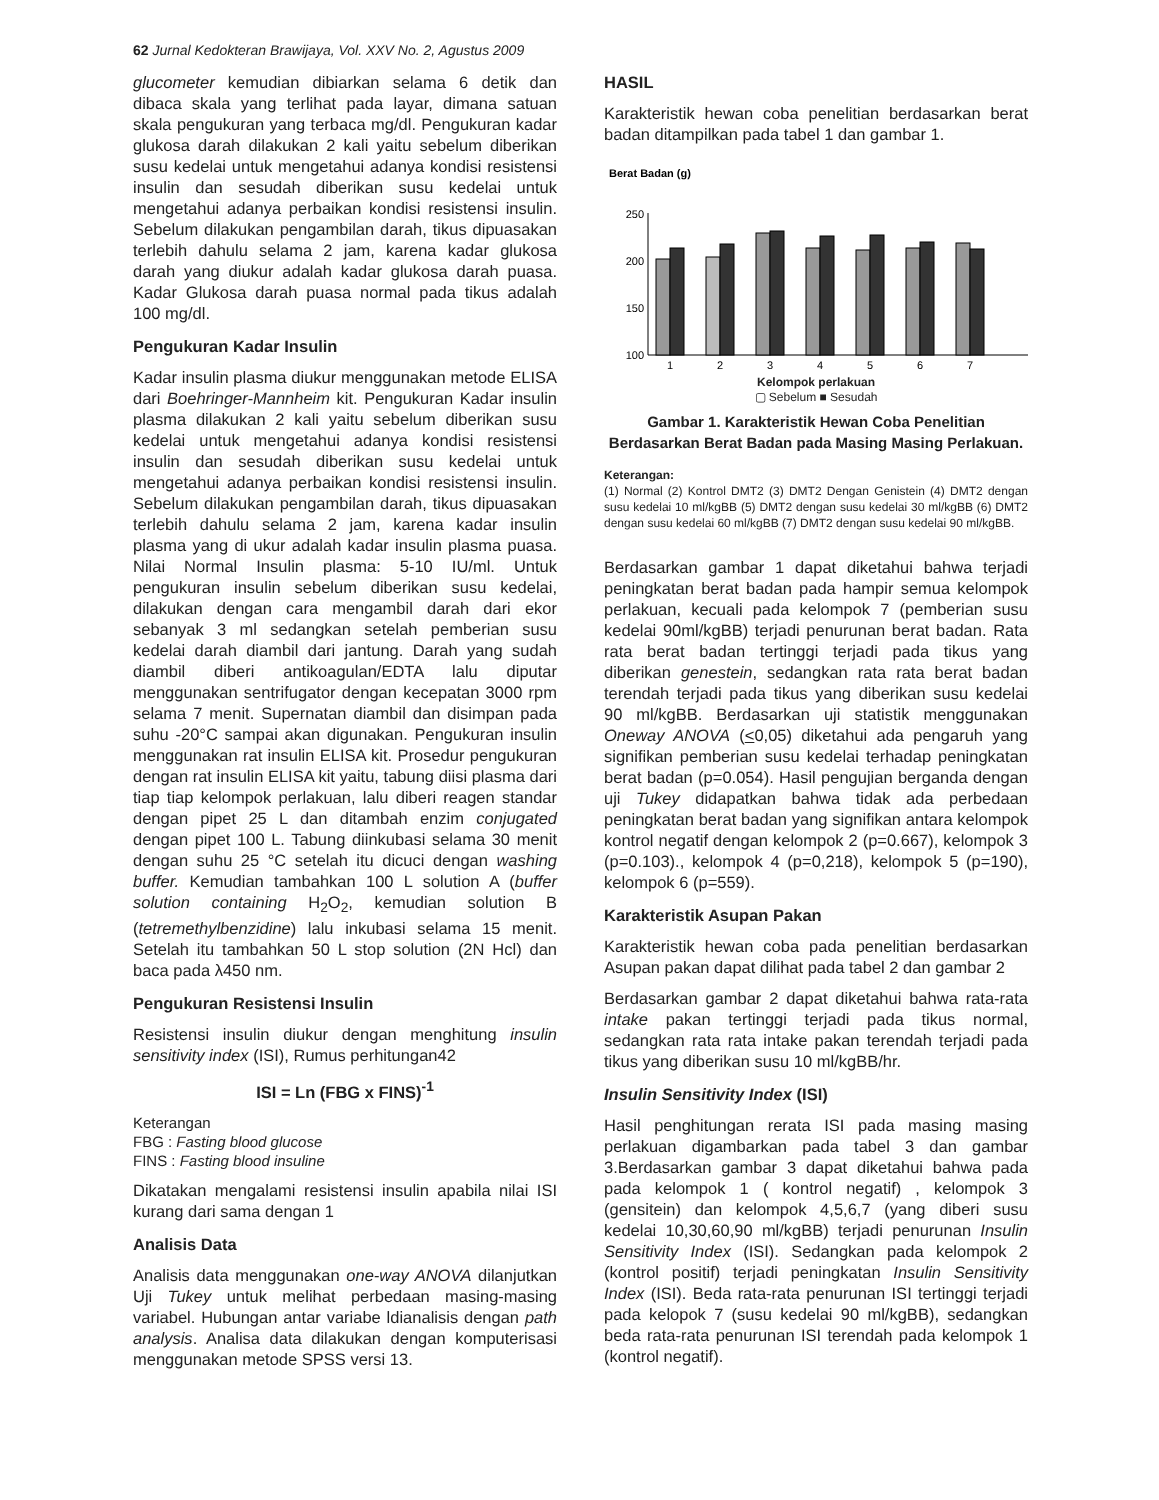62 Jurnal Kedokteran Brawijaya, Vol. XXV No. 2, Agustus 2009
glucometer kemudian dibiarkan selama 6 detik dan dibaca skala yang terlihat pada layar, dimana satuan skala pengukuran yang terbaca mg/dl. Pengukuran kadar glukosa darah dilakukan 2 kali yaitu sebelum diberikan susu kedelai untuk mengetahui adanya kondisi resistensi insulin dan sesudah diberikan susu kedelai untuk mengetahui adanya perbaikan kondisi resistensi insulin. Sebelum dilakukan pengambilan darah, tikus dipuasakan terlebih dahulu selama 2 jam, karena kadar glukosa darah yang diukur adalah kadar glukosa darah puasa. Kadar Glukosa darah puasa normal pada tikus adalah 100 mg/dl.
Pengukuran Kadar Insulin
Kadar insulin plasma diukur menggunakan metode ELISA dari Boehringer-Mannheim kit. Pengukuran Kadar insulin plasma dilakukan 2 kali yaitu sebelum diberikan susu kedelai untuk mengetahui adanya kondisi resistensi insulin dan sesudah diberikan susu kedelai untuk mengetahui adanya perbaikan kondisi resistensi insulin. Sebelum dilakukan pengambilan darah, tikus dipuasakan terlebih dahulu selama 2 jam, karena kadar insulin plasma yang di ukur adalah kadar insulin plasma puasa. Nilai Normal Insulin plasma: 5-10 IU/ml. Untuk pengukuran insulin sebelum diberikan susu kedelai, dilakukan dengan cara mengambil darah dari ekor sebanyak 3 ml sedangkan setelah pemberian susu kedelai darah diambil dari jantung. Darah yang sudah diambil diberi antikoagulan/EDTA lalu diputar menggunakan sentrifugator dengan kecepatan 3000 rpm selama 7 menit. Supernatan diambil dan disimpan pada suhu -20°C sampai akan digunakan. Pengukuran insulin menggunakan rat insulin ELISA kit. Prosedur pengukuran dengan rat insulin ELISA kit yaitu, tabung diisi plasma dari tiap tiap kelompok perlakuan, lalu diberi reagen standar dengan pipet 25 L dan ditambah enzim conjugated dengan pipet 100 L. Tabung diinkubasi selama 30 menit dengan suhu 25 °C setelah itu dicuci dengan washing buffer. Kemudian tambahkan 100 L solution A (buffer solution containing H<sub>2</sub>O<sub>2</sub>, kemudian solution B (tetremethylbenzidine) lalu inkubasi selama 15 menit. Setelah itu tambahkan 50 L stop solution (2N Hcl) dan baca pada λ450 nm.
Pengukuran Resistensi Insulin
Resistensi insulin diukur dengan menghitung insulin sensitivity index (ISI), Rumus perhitungan42
ISI = Ln (FBG x FINS)<sup>-1</sup>
Keterangan
FBG : Fasting blood glucose
FINS : Fasting blood insuline
Dikatakan mengalami resistensi insulin apabila nilai ISI kurang dari sama dengan 1
Analisis Data
Analisis data menggunakan one-way ANOVA dilanjutkan Uji Tukey untuk melihat perbedaan masing-masing variabel. Hubungan antar variabe ldianalisis dengan path analysis. Analisa data dilakukan dengan komputerisasi menggunakan metode SPSS versi 13.
HASIL
Karakteristik hewan coba penelitian berdasarkan berat badan ditampilkan pada tabel 1 dan gambar 1.
Berat Badan (g)
250
200
150
100
1
2
3
4
5
6
7
Kelompok perlakuan
▢ Sebelum ■ Sesudah
Gambar 1. Karakteristik Hewan Coba Penelitian Berdasarkan Berat Badan pada Masing Masing Perlakuan.
Keterangan:
(1) Normal (2) Kontrol DMT2 (3) DMT2 Dengan Genistein (4) DMT2 dengan susu kedelai 10 ml/kgBB (5) DMT2 dengan susu kedelai 30 ml/kgBB (6) DMT2 dengan susu kedelai 60 ml/kgBB (7) DMT2 dengan susu kedelai 90 ml/kgBB.
Berdasarkan gambar 1 dapat diketahui bahwa terjadi peningkatan berat badan pada hampir semua kelompok perlakuan, kecuali pada kelompok 7 (pemberian susu kedelai 90ml/kgBB) terjadi penurunan berat badan. Rata rata berat badan tertinggi terjadi pada tikus yang diberikan genestein, sedangkan rata rata berat badan terendah terjadi pada tikus yang diberikan susu kedelai 90 ml/kgBB. Berdasarkan uji statistik menggunakan Oneway ANOVA (<0,05) diketahui ada pengaruh yang signifikan pemberian susu kedelai terhadap peningkatan berat badan (p=0.054). Hasil pengujian berganda dengan uji Tukey didapatkan bahwa tidak ada perbedaan peningkatan berat badan yang signifikan antara kelompok kontrol negatif dengan kelompok 2 (p=0.667), kelompok 3 (p=0.103)., kelompok 4 (p=0,218), kelompok 5 (p=190), kelompok 6 (p=559).
Karakteristik Asupan Pakan
Karakteristik hewan coba pada penelitian berdasarkan Asupan pakan dapat dilihat pada tabel 2 dan gambar 2
Berdasarkan gambar 2 dapat diketahui bahwa rata-rata intake pakan tertinggi terjadi pada tikus normal, sedangkan rata rata intake pakan terendah terjadi pada tikus yang diberikan susu 10 ml/kgBB/hr.
Insulin Sensitivity Index (ISI)
Hasil penghitungan rerata ISI pada masing masing perlakuan digambarkan pada tabel 3 dan gambar 3.Berdasarkan gambar 3 dapat diketahui bahwa pada pada kelompok 1 ( kontrol negatif) , kelompok 3 (gensitein) dan kelompok 4,5,6,7 (yang diberi susu kedelai 10,30,60,90 ml/kgBB) terjadi penurunan Insulin Sensitivity Index (ISI). Sedangkan pada kelompok 2 (kontrol positif) terjadi peningkatan Insulin Sensitivity Index (ISI). Beda rata-rata penurunan ISI tertinggi terjadi pada kelopok 7 (susu kedelai 90 ml/kgBB), sedangkan beda rata-rata penurunan ISI terendah pada kelompok 1 (kontrol negatif).